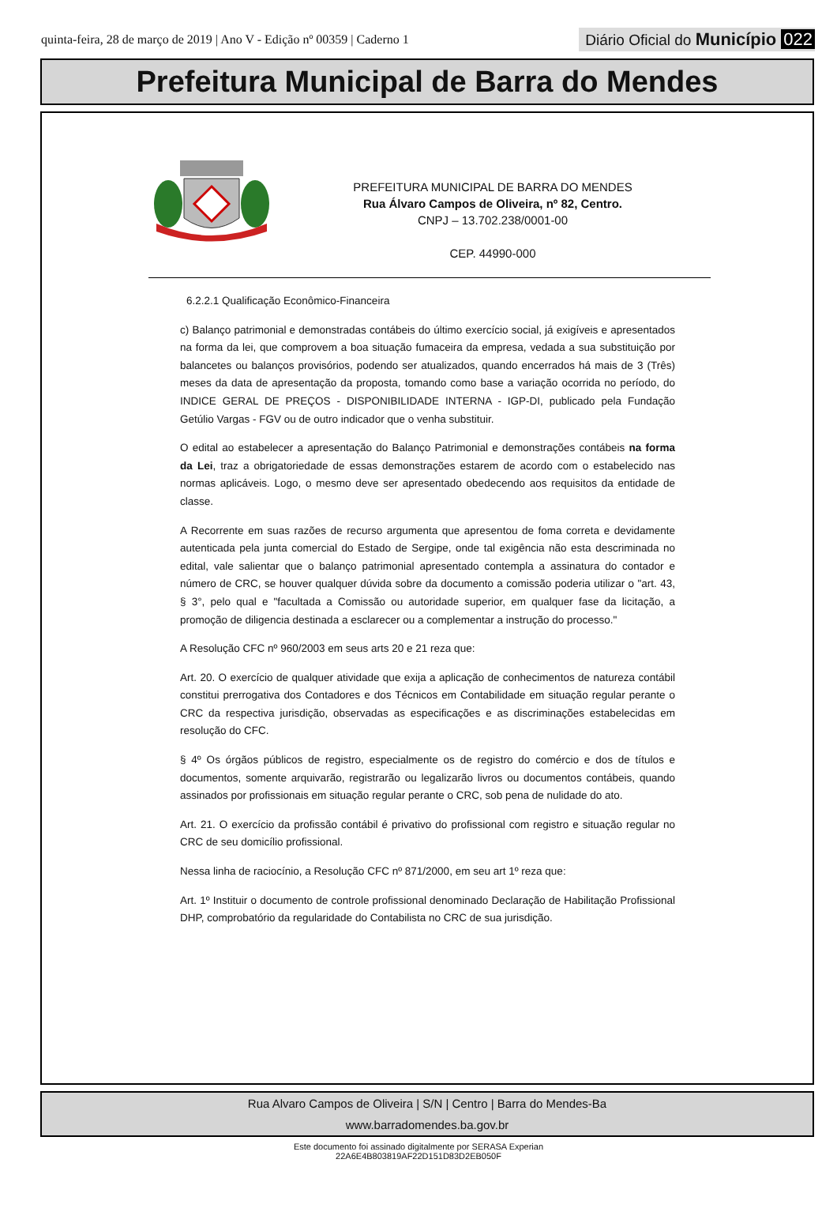quinta-feira, 28 de março de 2019 | Ano V - Edição nº 00359 | Caderno 1
Diário Oficial do Município 022
Prefeitura Municipal de Barra do Mendes
PREFEITURA MUNICIPAL DE BARRA DO MENDES
Rua Álvaro Campos de Oliveira, nº 82, Centro.
CNPJ – 13.702.238/0001-00
CEP. 44990-000
6.2.2.1 Qualificação Econômico-Financeira
c) Balanço patrimonial e demonstradas contábeis do último exercício social, já exigíveis e apresentados na forma da lei, que comprovem a boa situação fumaceira da empresa, vedada a sua substituição por balancetes ou balanços provisórios, podendo ser atualizados, quando encerrados há mais de 3 (Três) meses da data de apresentação da proposta, tomando como base a variação ocorrida no período, do INDICE GERAL DE PREÇOS - DISPONIBILIDADE INTERNA - IGP-DI, publicado pela Fundação Getúlio Vargas - FGV ou de outro indicador que o venha substituir.
O edital ao estabelecer a apresentação do Balanço Patrimonial e demonstrações contábeis na forma da Lei, traz a obrigatoriedade de essas demonstrações estarem de acordo com o estabelecido nas normas aplicáveis. Logo, o mesmo deve ser apresentado obedecendo aos requisitos da entidade de classe.
A Recorrente em suas razões de recurso argumenta que apresentou de foma correta e devidamente autenticada pela junta comercial do Estado de Sergipe, onde tal exigência não esta descriminada no edital, vale salientar que o balanço patrimonial apresentado contempla a assinatura do contador e número de CRC, se houver qualquer dúvida sobre da documento a comissão poderia utilizar o "art. 43, § 3°, pelo qual e "facultada a Comissão ou autoridade superior, em qualquer fase da licitação, a promoção de diligencia destinada a esclarecer ou a complementar a instrução do processo."
A Resolução CFC nº 960/2003 em seus arts 20 e 21 reza que:
Art. 20. O exercício de qualquer atividade que exija a aplicação de conhecimentos de natureza contábil constitui prerrogativa dos Contadores e dos Técnicos em Contabilidade em situação regular perante o CRC da respectiva jurisdição, observadas as especificações e as discriminações estabelecidas em resolução do CFC.
§ 4º Os órgãos públicos de registro, especialmente os de registro do comércio e dos de títulos e documentos, somente arquivarão, registrarão ou legalizarão livros ou documentos contábeis, quando assinados por profissionais em situação regular perante o CRC, sob pena de nulidade do ato.
Art. 21. O exercício da profissão contábil é privativo do profissional com registro e situação regular no CRC de seu domicílio profissional.
Nessa linha de raciocínio, a Resolução CFC nº 871/2000, em seu art 1º reza que:
Art. 1º Instituir o documento de controle profissional denominado Declaração de Habilitação Profissional DHP, comprobatório da regularidade do Contabilista no CRC de sua jurisdição.
Rua Alvaro Campos de Oliveira | S/N | Centro | Barra do Mendes-Ba
www.barradomendes.ba.gov.br
Este documento foi assinado digitalmente por SERASA Experian
22A6E4B803819AF22D151D83D2EB050F